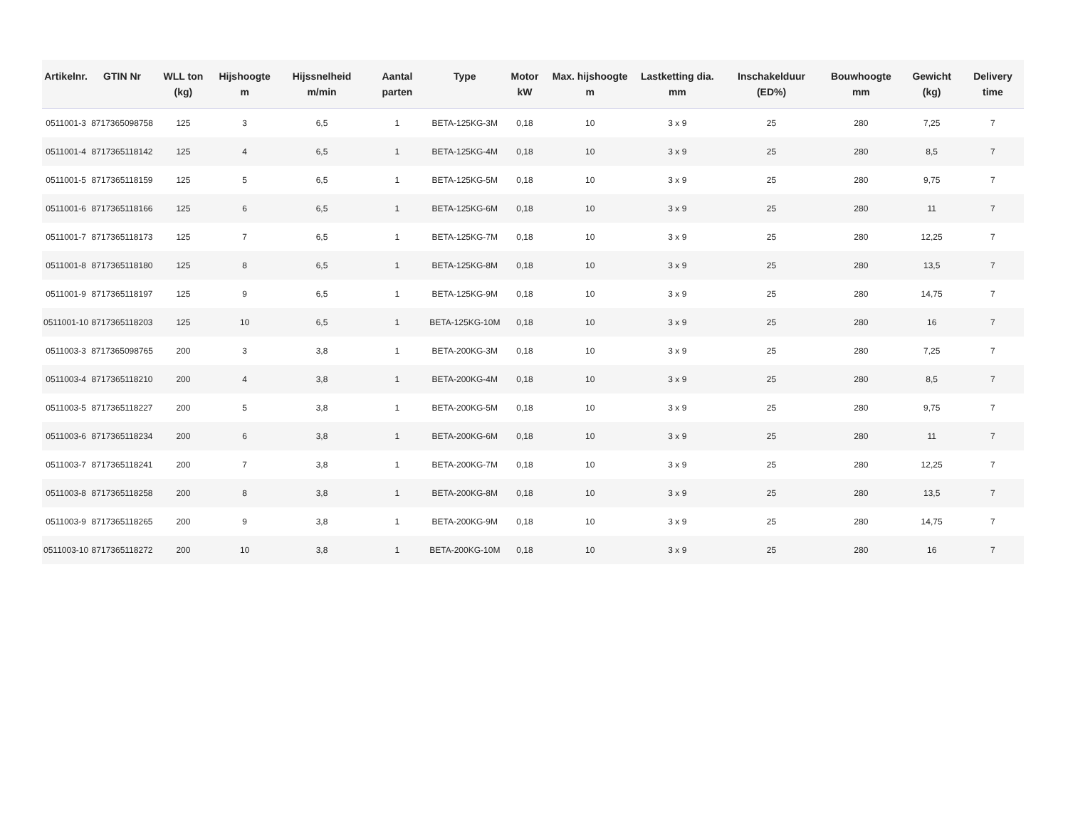| Artikelnr. | GTIN Nr | WLL ton (kg) | Hijshoogte m | Hijssnelheid m/min | Aantal parten | Type | Motor kW | Max. hijshoogte m | Lastketting dia. mm | Inschakelduur (ED%) | Bouwhoogte mm | Gewicht (kg) | Delivery time |
| --- | --- | --- | --- | --- | --- | --- | --- | --- | --- | --- | --- | --- | --- |
| 0511001-3 | 8717365098758 | 125 | 3 | 6,5 | 1 | BETA-125KG-3M | 0,18 | 10 | 3 x 9 | 25 | 280 | 7,25 | 7 |
| 0511001-4 | 8717365118142 | 125 | 4 | 6,5 | 1 | BETA-125KG-4M | 0,18 | 10 | 3 x 9 | 25 | 280 | 8,5 | 7 |
| 0511001-5 | 8717365118159 | 125 | 5 | 6,5 | 1 | BETA-125KG-5M | 0,18 | 10 | 3 x 9 | 25 | 280 | 9,75 | 7 |
| 0511001-6 | 8717365118166 | 125 | 6 | 6,5 | 1 | BETA-125KG-6M | 0,18 | 10 | 3 x 9 | 25 | 280 | 11 | 7 |
| 0511001-7 | 8717365118173 | 125 | 7 | 6,5 | 1 | BETA-125KG-7M | 0,18 | 10 | 3 x 9 | 25 | 280 | 12,25 | 7 |
| 0511001-8 | 8717365118180 | 125 | 8 | 6,5 | 1 | BETA-125KG-8M | 0,18 | 10 | 3 x 9 | 25 | 280 | 13,5 | 7 |
| 0511001-9 | 8717365118197 | 125 | 9 | 6,5 | 1 | BETA-125KG-9M | 0,18 | 10 | 3 x 9 | 25 | 280 | 14,75 | 7 |
| 0511001-10 | 8717365118203 | 125 | 10 | 6,5 | 1 | BETA-125KG-10M | 0,18 | 10 | 3 x 9 | 25 | 280 | 16 | 7 |
| 0511003-3 | 8717365098765 | 200 | 3 | 3,8 | 1 | BETA-200KG-3M | 0,18 | 10 | 3 x 9 | 25 | 280 | 7,25 | 7 |
| 0511003-4 | 8717365118210 | 200 | 4 | 3,8 | 1 | BETA-200KG-4M | 0,18 | 10 | 3 x 9 | 25 | 280 | 8,5 | 7 |
| 0511003-5 | 8717365118227 | 200 | 5 | 3,8 | 1 | BETA-200KG-5M | 0,18 | 10 | 3 x 9 | 25 | 280 | 9,75 | 7 |
| 0511003-6 | 8717365118234 | 200 | 6 | 3,8 | 1 | BETA-200KG-6M | 0,18 | 10 | 3 x 9 | 25 | 280 | 11 | 7 |
| 0511003-7 | 8717365118241 | 200 | 7 | 3,8 | 1 | BETA-200KG-7M | 0,18 | 10 | 3 x 9 | 25 | 280 | 12,25 | 7 |
| 0511003-8 | 8717365118258 | 200 | 8 | 3,8 | 1 | BETA-200KG-8M | 0,18 | 10 | 3 x 9 | 25 | 280 | 13,5 | 7 |
| 0511003-9 | 8717365118265 | 200 | 9 | 3,8 | 1 | BETA-200KG-9M | 0,18 | 10 | 3 x 9 | 25 | 280 | 14,75 | 7 |
| 0511003-10 | 8717365118272 | 200 | 10 | 3,8 | 1 | BETA-200KG-10M | 0,18 | 10 | 3 x 9 | 25 | 280 | 16 | 7 |